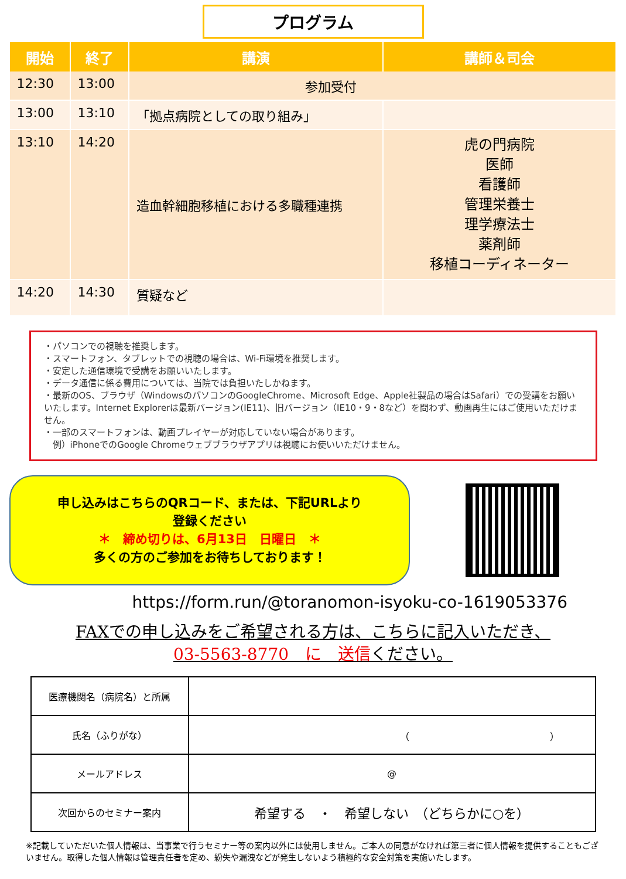プログラム
| 開始 | 終了 | 講演 | 講師＆司会 |
| --- | --- | --- | --- |
| 12:30 | 13:00 | 参加受付 | |
| 13:00 | 13:10 | 「拠点病院としての取り組み」 | |
| 13:10 | 14:20 | 造血幹細胞移植における多職種連携 | 虎の門病院 医師 看護師 管理栄養士 理学療法士 薬剤師 移植コーディネーター |
| 14:20 | 14:30 | 質疑など | |
・パソコンでの視聴を推奨します。
・スマートフォン、タブレットでの視聴の場合は、Wi-Fi環境を推奨します。
・安定した通信環境で受講をお願いいたします。
・データ通信に係る費用については、当院では負担いたしかねます。
・最新のOS、ブラウザ（WindowsのパソコンのGoogleChrome、Microsoft Edge、Apple社製品の場合はSafari）での受講をお願いいたします。Internet Explorerは最新バージョン(IE11)、旧バージョン（IE10・9・8など）を問わず、動画再生にはご使用いただけません。
・一部のスマートフォンは、動画プレイヤーが対応していない場合があります。
　例）iPhoneでのGoogle Chromeウェブブラウザアプリは視聴にお使いいただけません。
申し込みはこちらのQRコード、または、下記URLより
登録ください
＊　締め切りは、6月13日　日曜日　＊
多くの方のご参加をお待ちしております！
https://form.run/@toranomon-isyoku-co-1619053376
FAXでの申し込みをご希望される方は、こちらに記入いただき、
03-5563-8770　に　送信ください。
| 医療機関名（病院名）と所属 | |
| 氏名（ふりがな） | （ ） |
| メールアドレス | @ |
| 次回からのセミナー案内 | 希望する ・ 希望しない （どちらかに○を） |
※記載していただいた個人情報は、当事業で行うセミナー等の案内以外には使用しません。ご本人の同意がなければ第三者に個人情報を提供することもございません。取得した個人情報は管理責任者を定め、紛失や漏洩などが発生しないよう積極的な安全対策を実施いたします。